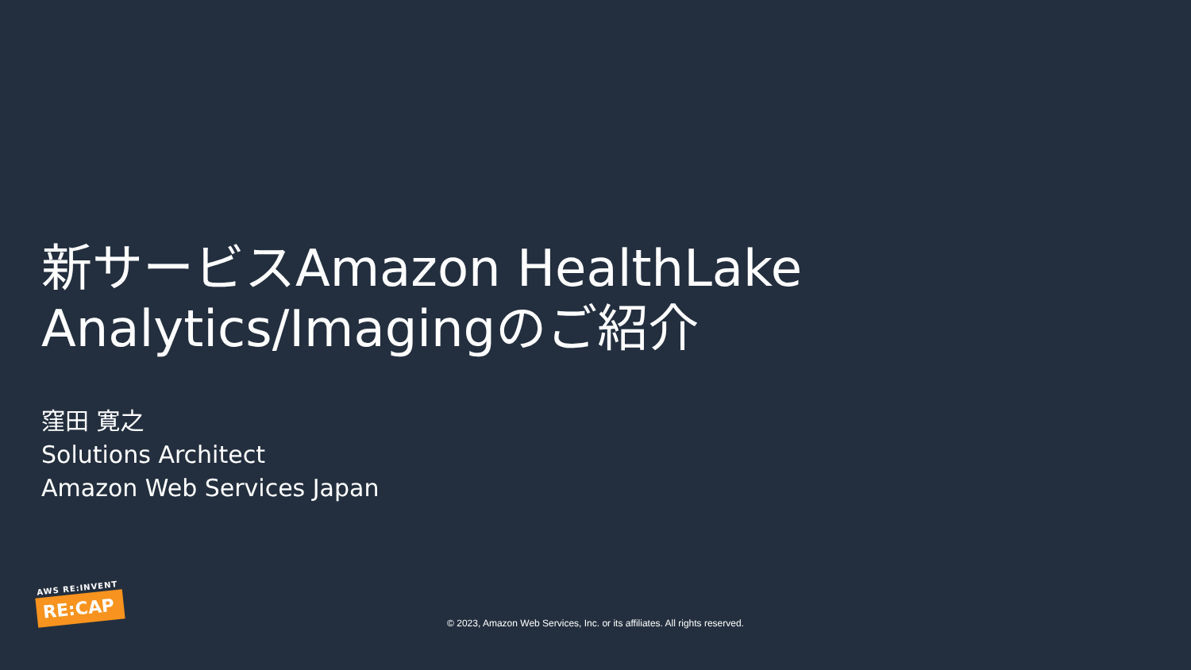新サービスAmazon HealthLake
Analytics/Imagingのご紹介
窪田 寛之
Solutions Architect
Amazon Web Services Japan
AWS RE:INVENT
RE:CAP
© 2023, Amazon Web Services, Inc. or its affiliates. All rights reserved.